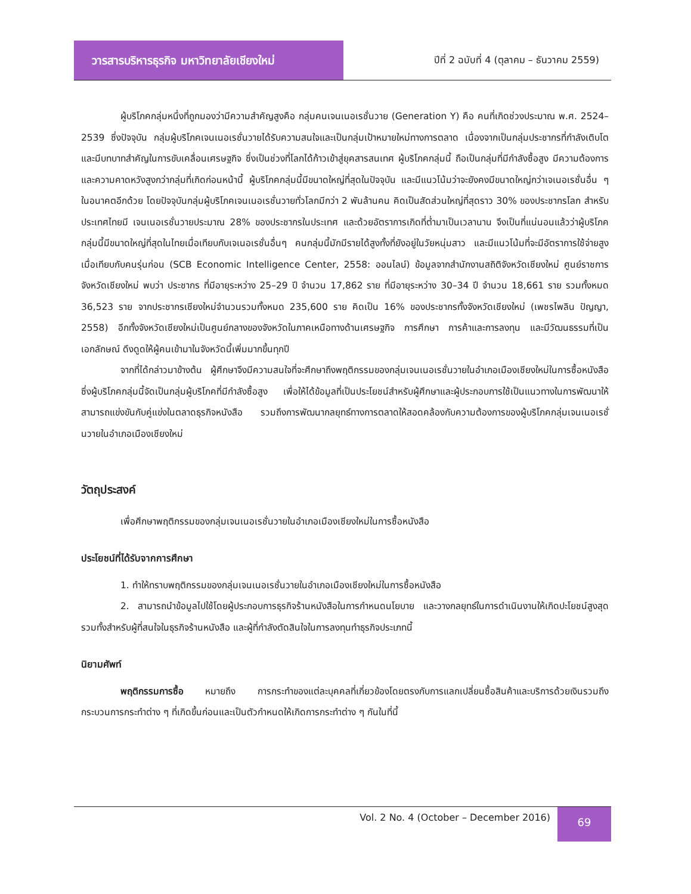วารสารบริหารธุรกิจ มหาวิทยาลัยเชียงใหม่
ปีที่ 2 ฉบับที่ 4 (ตุลาคม – ธันวาคม 2559)
ผู้บริโภคกลุ่มหนึ่งที่ถูกมองว่ามีความสำคัญสูงคือ กลุ่มคนเจนเนอเรชั่นวาย (Generation Y) คือ คนที่เกิดช่วงประมาณ พ.ศ. 2524–2539 ซึ่งปัจจุบัน กลุ่มผู้บริโภคเจนเนอเรชั่นวายได้รับความสนใจและเป็นกลุ่มเป้าหมายใหม่ทางการตลาด เนื่องจากเป็นกลุ่มประชากรที่กำลังเติบโตและมีบทบาทสำคัญในการขับเคลื่อนเศรษฐกิจ ซึ่งเป็นช่วงที่โลกได้ก้าวเข้าสู่ยุคสารสนเทศ ผู้บริโภคกลุ่มนี้ ถือเป็นกลุ่มที่มีกำลังซื้อสูง มีความต้องการและความคาดหวังสูงกว่ากลุ่มที่เกิดก่อนหน้านี้ ผู้บริโภคกลุ่มนี้มีขนาดใหญ่ที่สุดในปัจจุบัน และมีแนวโน้มว่าจะยังคงมีขนาดใหญ่กว่าเจเนอเรชั่นอื่น ๆ ในอนาคตอีกด้วย โดยปัจจุบันกลุ่มผู้บริโภคเจนเนอเรชั่นวายทั่วโลกมีกว่า 2 พันล้านคน คิดเป็นสัดส่วนใหญ่ที่สุดราว 30% ของประชากรโลก สำหรับประเทศไทยมี เจนเนอเรชั่นวายประมาณ 28% ของประชากรในประเทศ และด้วยอัตราการเกิดที่ต่ำมาเป็นเวลานาน จึงเป็นที่แน่นอนแล้วว่าผู้บริโภคกลุ่มนี้มีขนาดใหญ่ที่สุดในไทยเมื่อเทียบกับเจเนอเรชั่นอื่นๆ คนกลุ่มนี้มักมีรายได้สูงทั้งที่ยังอยู่ในวัยหนุ่มสาว และมีแนวโน้มที่จะมีอัตราการใช้จ่ายสูงเมื่อเทียบกับคนรุ่นก่อน (SCB Economic Intelligence Center, 2558: ออนไลน์) ข้อมูลจากสำนักงานสถิติจังหวัดเชียงใหม่ ศูนย์ราชการจังหวัดเชียงใหม่ พบว่า ประชากร ที่มีอายุระหว่าง 25–29 ปี จำนวน 17,862 ราย ที่มีอายุระหว่าง 30–34 ปี จำนวน 18,661 ราย รวมทั้งหมด 36,523 ราย จากประชากรเชียงใหม่จำนวนรวมทั้งหมด 235,600 ราย คิดเป็น 16% ของประชากรทั้งจังหวัดเชียงใหม่ (เพชรไพลิน ปัญญา, 2558) อีกทั้งจังหวัดเชียงใหม่เป็นศูนย์กลางของจังหวัดในภาคเหนือทางด้านเศรษฐกิจ การศึกษา การค้าและการลงทุน และมีวัฒนธรรมที่เป็นเอกลักษณ์ ดึงดูดให้ผู้คนเข้ามาในจังหวัดนี้เพิ่มมากขึ้นทุกปี
จากที่ได้กล่าวมาข้างต้น ผู้ศึกษาจึงมีความสนใจที่จะศึกษาถึงพฤติกรรมของกลุ่มเจนเนอเรชั่นวายในอำเภอเมืองเชียงใหม่ในการซื้อหนังสือ ซึ่งผู้บริโภคกลุ่มนี้จัดเป็นกลุ่มผู้บริโภคที่มีกำลังซื้อสูง เพื่อให้ได้ข้อมูลที่เป็นประโยชน์สำหรับผู้ศึกษาและผู้ประกอบการใช้เป็นแนวทางในการพัฒนาให้สามารถแข่งขันกับคู่แข่งในตลาดธุรกิจหนังสือ รวมถึงการพัฒนากลยุทธ์ทางการตลาดให้สอดคล้องกับความต้องการของผู้บริโภคกลุ่มเจนเนอเรชั่นวายในอำเภอเมืองเชียงใหม่
วัตถุประสงค์
เพื่อศึกษาพฤติกรรมของกลุ่มเจนเนอเรชั่นวายในอำเภอเมืองเชียงใหม่ในการซื้อหนังสือ
ประโยชน์ที่ได้รับจากการศึกษา
1. ทำให้ทราบพฤติกรรมของกลุ่มเจนเนอเรชั่นวายในอำเภอเมืองเชียงใหม่ในการซื้อหนังสือ
2. สามารถนำข้อมูลไปใช้โดยผู้ประกอบการธุรกิจร้านหนังสือในการกำหนดนโยบาย และวางกลยุทธ์ในการดำเนินงานให้เกิดปะโยชน์สูงสุด รวมทั้งสำหรับผู้ที่สนใจในธุรกิจร้านหนังสือ และผู้ที่กำลังตัดสินใจในการลงทุนทำธุรกิจประเภทนี้
นิยามศัพท์
พฤติกรรมการซื้อ หมายถึง การกระทำของแต่ละบุคคลที่เกี่ยวข้องโดยตรงกับการแลกเปลี่ยนซื้อสินค้าและบริการด้วยเงินรวมถึงกระบวนการกระทำต่าง ๆ ที่เกิดขึ้นก่อนและเป็นตัวกำหนดให้เกิดการกระทำต่าง ๆ กันในที่นี้
Vol. 2 No. 4 (October – December 2016)
69